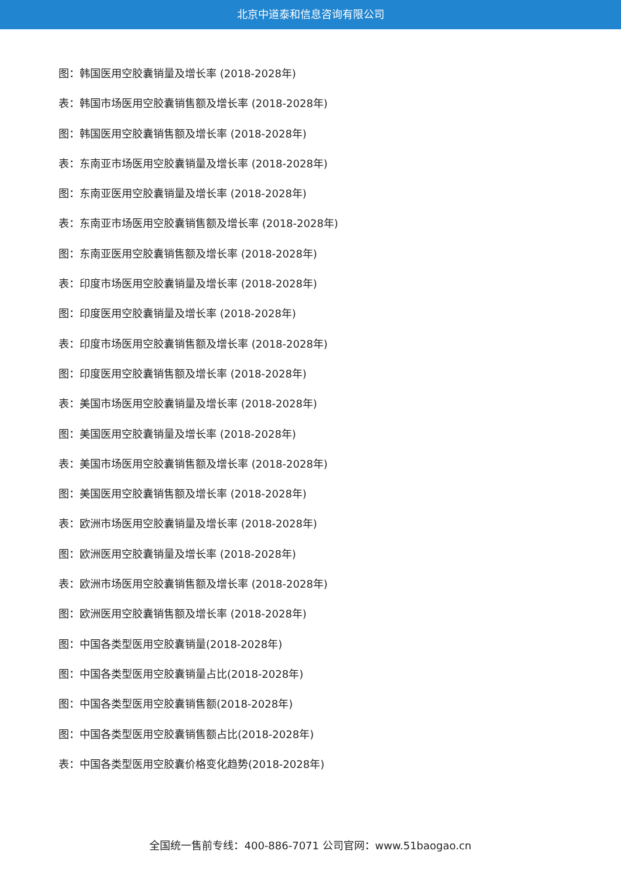北京中道泰和信息咨询有限公司
图：韩国医用空胶囊销量及增长率 (2018-2028年)
表：韩国市场医用空胶囊销售额及增长率 (2018-2028年)
图：韩国医用空胶囊销售额及增长率 (2018-2028年)
表：东南亚市场医用空胶囊销量及增长率 (2018-2028年)
图：东南亚医用空胶囊销量及增长率 (2018-2028年)
表：东南亚市场医用空胶囊销售额及增长率 (2018-2028年)
图：东南亚医用空胶囊销售额及增长率 (2018-2028年)
表：印度市场医用空胶囊销量及增长率 (2018-2028年)
图：印度医用空胶囊销量及增长率 (2018-2028年)
表：印度市场医用空胶囊销售额及增长率 (2018-2028年)
图：印度医用空胶囊销售额及增长率 (2018-2028年)
表：美国市场医用空胶囊销量及增长率 (2018-2028年)
图：美国医用空胶囊销量及增长率 (2018-2028年)
表：美国市场医用空胶囊销售额及增长率 (2018-2028年)
图：美国医用空胶囊销售额及增长率 (2018-2028年)
表：欧洲市场医用空胶囊销量及增长率 (2018-2028年)
图：欧洲医用空胶囊销量及增长率 (2018-2028年)
表：欧洲市场医用空胶囊销售额及增长率 (2018-2028年)
图：欧洲医用空胶囊销售额及增长率 (2018-2028年)
图：中国各类型医用空胶囊销量(2018-2028年)
图：中国各类型医用空胶囊销量占比(2018-2028年)
图：中国各类型医用空胶囊销售额(2018-2028年)
图：中国各类型医用空胶囊销售额占比(2018-2028年)
表：中国各类型医用空胶囊价格变化趋势(2018-2028年)
全国统一售前专线：400-886-7071 公司官网：www.51baogao.cn